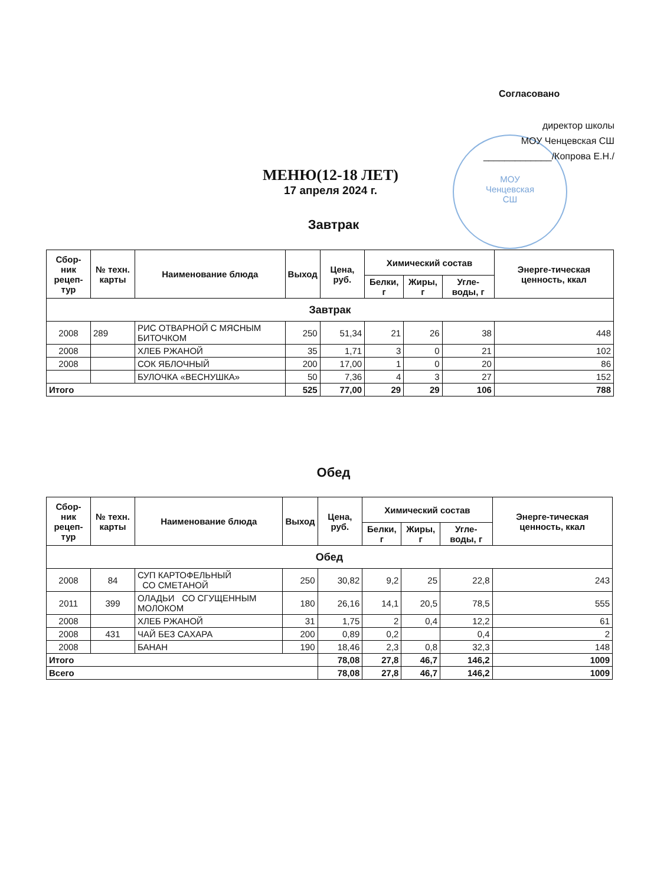МОУ
Ченцевская
СШ
Согласовано
директор школы
МОУ Ченцевская СШ
_____________/Копрова Е.Н./
МЕНЮ(12-18 ЛЕТ)
17 апреля 2024 г.
Завтрак
| Сбор-ник рецеп-тур | № техн. карты | Наименование блюда | Выход | Цена, руб. | Химический состав | | | Энерге-тическая ценность, ккал |
| --- | --- | --- | --- | --- | --- | --- | --- | --- |
| | | | | | Белки, г | Жиры, г | Угле-воды, г | |
| Завтрак | | | | | | | | |
| 2008 | 289 | РИС ОТВАРНОЙ С МЯСНЫМ БИТОЧКОМ | 250 | 51,34 | 21 | 26 | 38 | 448 |
| 2008 | | ХЛЕБ РЖАНОЙ | 35 | 1,71 | 3 | 0 | 21 | 102 |
| 2008 | | СОК ЯБЛОЧНЫЙ | 200 | 17,00 | 1 | 0 | 20 | 86 |
| | | БУЛОЧКА «ВЕСНУШКА» | 50 | 7,36 | 4 | 3 | 27 | 152 |
| Итого | | | 525 | 77,00 | 29 | 29 | 106 | 788 |
Обед
| Сбор-ник рецеп-тур | № техн. карты | Наименование блюда | Выход | Цена, руб. | Химический состав | | | Энерге-тическая ценность, ккал |
| --- | --- | --- | --- | --- | --- | --- | --- | --- |
| | | | | | Белки, г | Жиры, г | Угле-воды, г | |
| Обед | | | | | | | | |
| 2008 | 84 | СУП КАРТОФЕЛЬНЫЙ СО СМЕТАНОЙ | 250 | 30,82 | 9,2 | 25 | 22,8 | 243 |
| 2011 | 399 | ОЛАДЬИ СО СГУЩЕННЫМ МОЛОКОМ | 180 | 26,16 | 14,1 | 20,5 | 78,5 | 555 |
| 2008 | | ХЛЕБ РЖАНОЙ | 31 | 1,75 | 2 | 0,4 | 12,2 | 61 |
| 2008 | 431 | ЧАЙ БЕЗ САХАРА | 200 | 0,89 | 0,2 | | 0,4 | 2 |
| 2008 | | БАНАН | 190 | 18,46 | 2,3 | 0,8 | 32,3 | 148 |
| Итого | | | | 78,08 | 27,8 | 46,7 | 146,2 | 1009 |
| Всего | | | | 78,08 | 27,8 | 46,7 | 146,2 | 1009 |